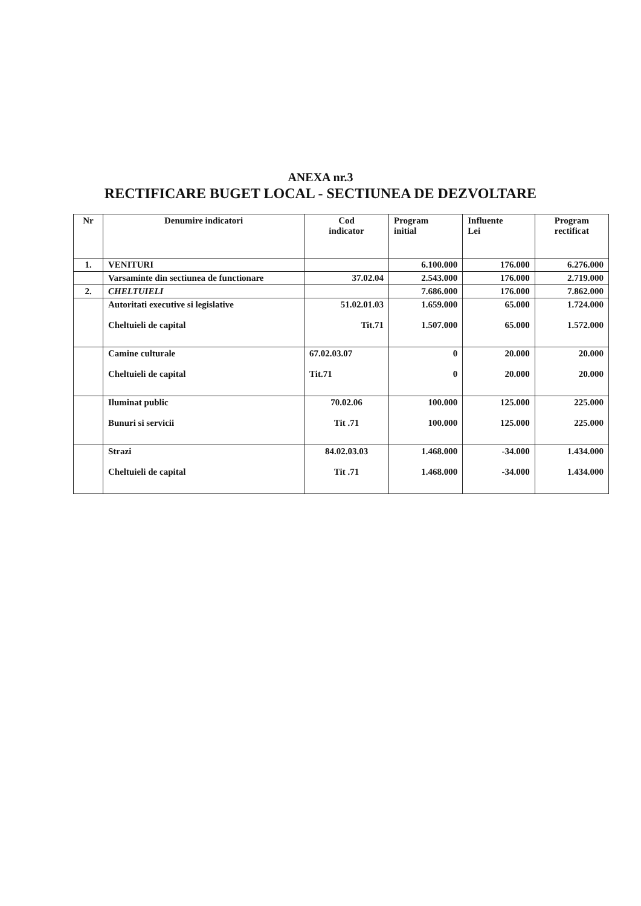ANEXA nr.3
RECTIFICARE BUGET LOCAL - SECTIUNEA DE DEZVOLTARE
| Nr | Denumire indicatori | Cod indicator | Program initial | Influente Lei | Program rectificat |
| --- | --- | --- | --- | --- | --- |
| 1. | VENITURI | | 6.100.000 | 176.000 | 6.276.000 |
| | Varsaminte din sectiunea de functionare | 37.02.04 | 2.543.000 | 176.000 | 2.719.000 |
| 2. | CHELTUIELI | | 7.686.000 | 176.000 | 7.862.000 |
| | Autoritati executive si legislative Cheltuieli de capital | 51.02.01.03 Tit.71 | 1.659.000 1.507.000 | 65.000 65.000 | 1.724.000 1.572.000 |
| | Camine culturale Cheltuieli de capital | 67.02.03.07 Tit.71 | 0 0 | 20.000 20.000 | 20.000 20.000 |
| | Iluminat public Bunuri si servicii | 70.02.06 Tit .71 | 100.000 100.000 | 125.000 125.000 | 225.000 225.000 |
| | Strazi Cheltuieli de capital | 84.02.03.03 Tit .71 | 1.468.000 1.468.000 | -34.000 -34.000 | 1.434.000 1.434.000 |